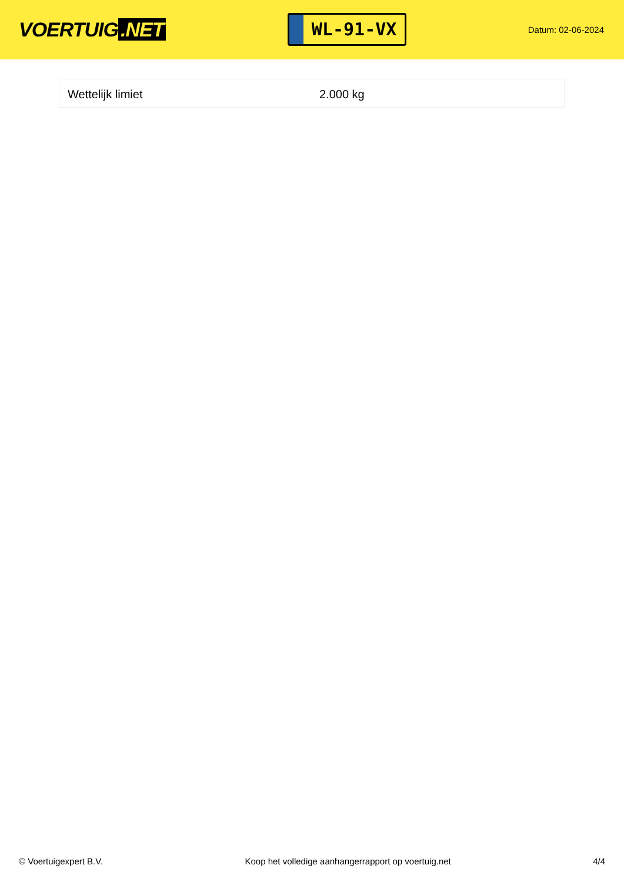VOERTUIG.NET
WL-91-VX
Datum: 02-06-2024
| Wettelijk limiet | 2.000 kg |
© Voertuigexpert B.V. Koop het volledige aanhangerrapport op voertuig.net 4/4